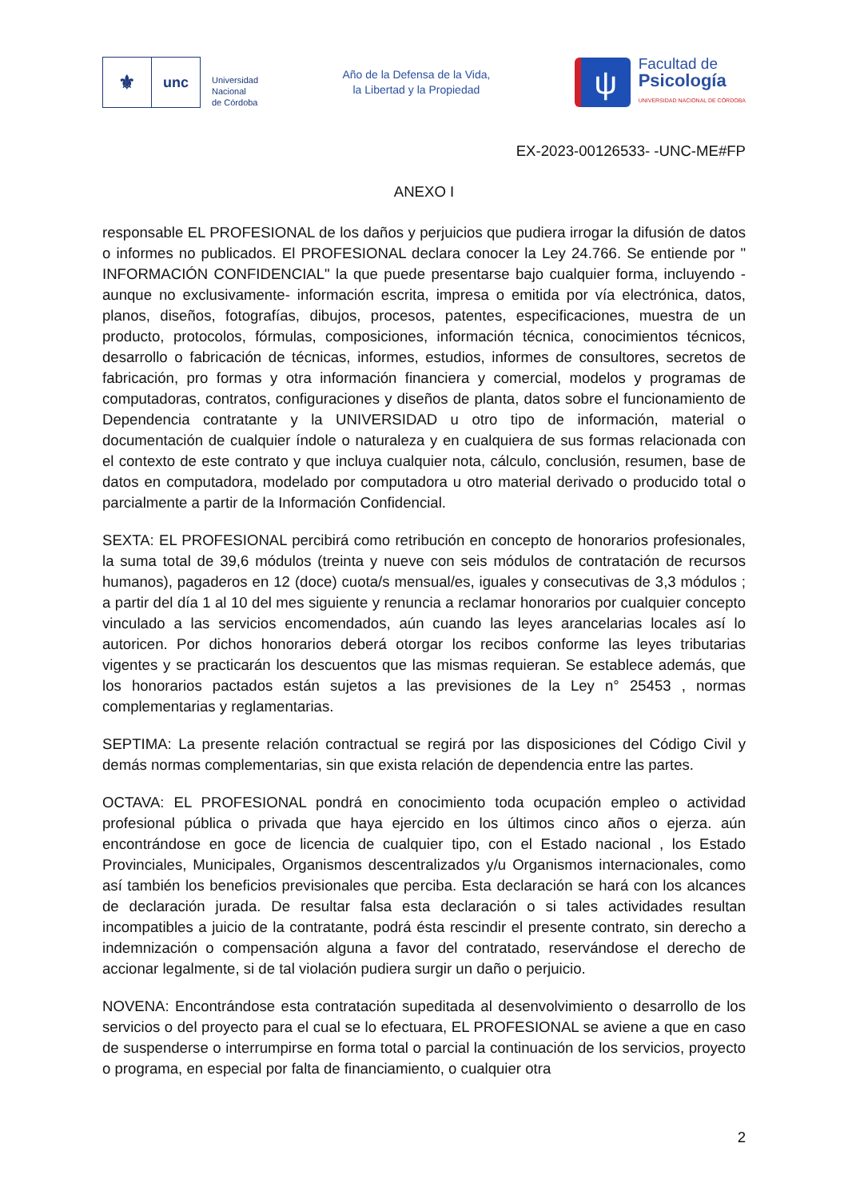⚜
unc
Universidad
Nacional
de Córdoba
Año de la Defensa de la Vida,
la Libertad y la Propiedad
ψ
Facultad de
Psicología
UNIVERSIDAD NACIONAL DE CÓRDOBA
EX-2023-00126533- -UNC-ME#FP
ANEXO I
responsable EL PROFESIONAL de los daños y perjuicios que pudiera irrogar la difusión de datos o informes no publicados. El PROFESIONAL declara conocer la Ley 24.766. Se entiende por " INFORMACIÓN CONFIDENCIAL" la que puede presentarse bajo cualquier forma, incluyendo -aunque no exclusivamente- información escrita, impresa o emitida por vía electrónica, datos, planos, diseños, fotografías, dibujos, procesos, patentes, especificaciones, muestra de un producto, protocolos, fórmulas, composiciones, información técnica, conocimientos técnicos, desarrollo o fabricación de técnicas, informes, estudios, informes de consultores, secretos de fabricación, pro formas y otra información financiera y comercial, modelos y programas de computadoras, contratos, configuraciones y diseños de planta, datos sobre el funcionamiento de Dependencia contratante y la UNIVERSIDAD u otro tipo de información, material o documentación de cualquier índole o naturaleza y en cualquiera de sus formas relacionada con el contexto de este contrato y que incluya cualquier nota, cálculo, conclusión, resumen, base de datos en computadora, modelado por computadora u otro material derivado o producido total o parcialmente a partir de la Información Confidencial.
SEXTA: EL PROFESIONAL percibirá como retribución en concepto de honorarios profesionales, la suma total de 39,6 módulos (treinta y nueve con seis módulos de contratación de recursos humanos), pagaderos en 12 (doce) cuota/s mensual/es, iguales y consecutivas de 3,3 módulos ; a partir del día 1 al 10 del mes siguiente y renuncia a reclamar honorarios por cualquier concepto vinculado a las servicios encomendados, aún cuando las leyes arancelarias locales así lo autoricen. Por dichos honorarios deberá otorgar los recibos conforme las leyes tributarias vigentes y se practicarán los descuentos que las mismas requieran. Se establece además, que los honorarios pactados están sujetos a las previsiones de la Ley n° 25453 , normas complementarias y reglamentarias.
SEPTIMA: La presente relación contractual se regirá por las disposiciones del Código Civil y demás normas complementarias, sin que exista relación de dependencia entre las partes.
OCTAVA: EL PROFESIONAL pondrá en conocimiento toda ocupación empleo o actividad profesional pública o privada que haya ejercido en los últimos cinco años o ejerza. aún encontrándose en goce de licencia de cualquier tipo, con el Estado nacional , los Estado Provinciales, Municipales, Organismos descentralizados y/u Organismos internacionales, como así también los beneficios previsionales que perciba. Esta declaración se hará con los alcances de declaración jurada. De resultar falsa esta declaración o si tales actividades resultan incompatibles a juicio de la contratante, podrá ésta rescindir el presente contrato, sin derecho a indemnización o compensación alguna a favor del contratado, reservándose el derecho de accionar legalmente, si de tal violación pudiera surgir un daño o perjuicio.
NOVENA: Encontrándose esta contratación supeditada al desenvolvimiento o desarrollo de los servicios o del proyecto para el cual se lo efectuara, EL PROFESIONAL se aviene a que en caso de suspenderse o interrumpirse en forma total o parcial la continuación de los servicios, proyecto o programa, en especial por falta de financiamiento, o cualquier otra
2